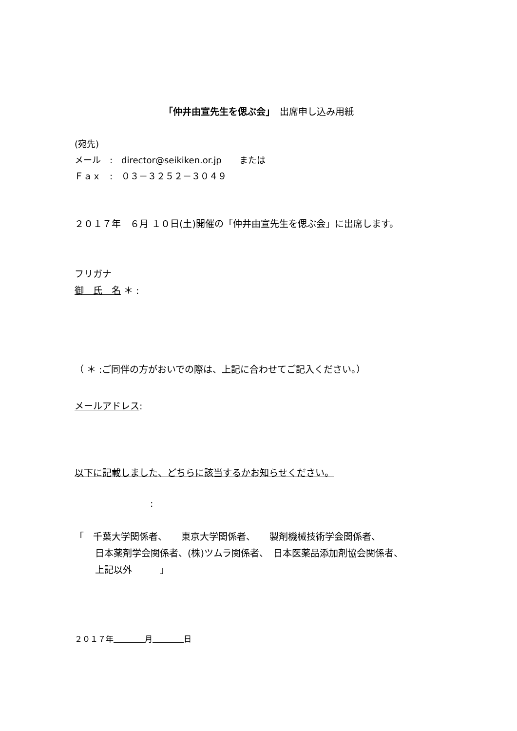「仲井由宣先生を偲ぶ会」　出席申し込み用紙
(宛先)
メール　:　director@seikiken.or.jp　　または
Ｆａｘ　:　０３－３２５２－３０４９
２０１７年　６月 １０日(土)開催の「仲井由宣先生を偲ぶ会」に出席します。
フリガナ
御　氏　名 ＊ :
（ ＊ :ご同伴の方がおいでの際は、上記に合わせてご記入ください。）
メールアドレス:
以下に記載しました、どちらに該当するかお知らせください。
:
「　千葉大学関係者、　　東京大学関係者、　　製剤機械技術学会関係者、
日本薬剤学会関係者、(株)ツムラ関係者、　日本医薬品添加剤協会関係者、
上記以外　　　」
２０１７年　　　　 月　　　　 日